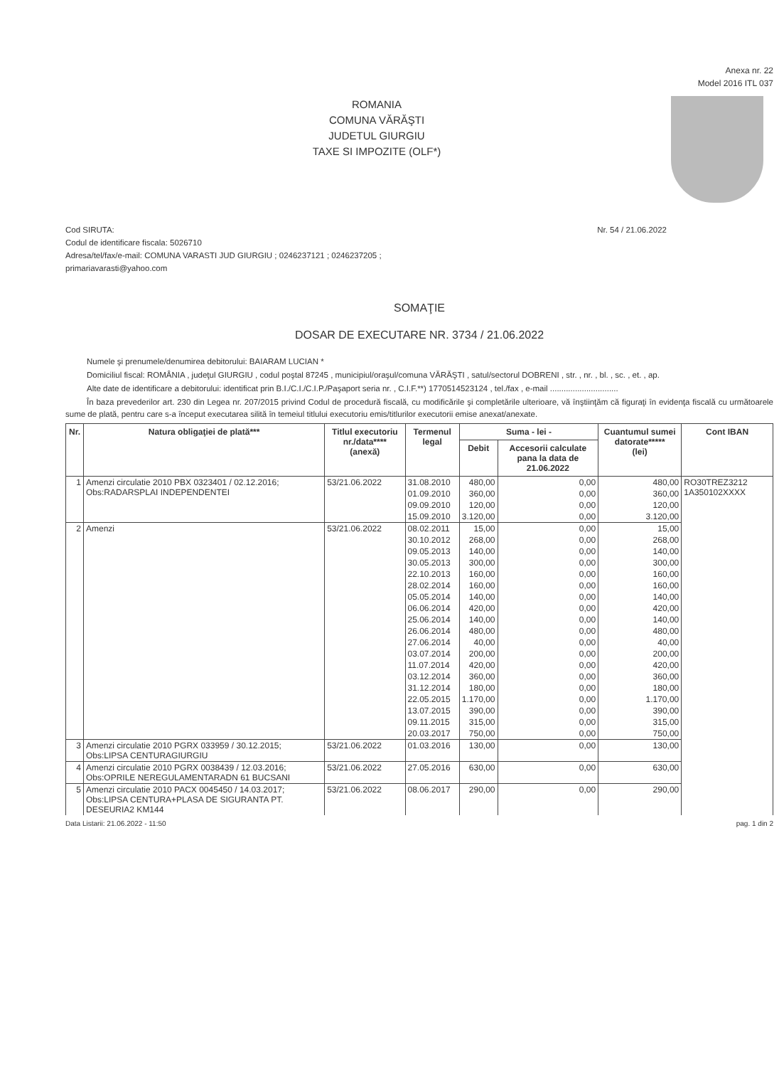Anexa nr. 22
Model 2016 ITL 037
ROMANIA
COMUNA VĂRĂŞTI
JUDETUL GIURGIU
TAXE SI IMPOZITE (OLF*)
Cod SIRUTA:
Codul de identificare fiscala: 5026710
Adresa/tel/fax/e-mail: COMUNA VARASTI JUD GIURGIU ; 0246237121 ; 0246237205 ;
primariavarasti@yahoo.com
Nr. 54 / 21.06.2022
SOMAŢIE
DOSAR DE EXECUTARE NR. 3734 / 21.06.2022
Numele şi prenumele/denumirea debitorului: BAIARAM LUCIAN *
Domiciliul fiscal: ROMÂNIA , judeţul GIURGIU , codul poştal 87245 , municipiul/oraşul/comuna VĂRĂŞTI , satul/sectorul DOBRENI , str. , nr. , bl. , sc. , et. , ap.
Alte date de identificare a debitorului: identificat prin B.I./C.I./C.I.P./Paşaport seria nr. , C.I.F.**) 1770514523124 , tel./fax , e-mail ..............................
În baza prevederilor art. 230 din Legea nr. 207/2015 privind Codul de procedură fiscală, cu modificările şi completările ulterioare, vă înştiinţăm că figuraţi în evidenţa fiscală cu următoarele sume de plată, pentru care s-a început executarea silită în temeiul titlului executoriu emis/titlurilor executorii emise anexat/anexate.
| Nr. | Natura obligaţiei de plată*** | Titlul executoriu nr./data**** (anexă) | Termenul legal | Suma - lei - | | Cuantumul sumei datorate***** (lei) | Cont IBAN |
| --- | --- | --- | --- | --- | --- | --- | --- |
| | | | | Debit | Accesorii calculate pana la data de 21.06.2022 | | |
| 1 | Amenzi circulatie 2010 PBX 0323401 / 02.12.2016; Obs:RADARSPLAI INDEPENDENTEI | 53/21.06.2022 | 31.08.2010 | 480,00 | 0,00 | 480,00 | RO30TREZ3212 1A350102XXXX |
| | | | 01.09.2010 | 360,00 | 0,00 | 360,00 | |
| | | | 09.09.2010 | 120,00 | 0,00 | 120,00 | |
| | | | 15.09.2010 | 3.120,00 | 0,00 | 3.120,00 | |
| 2 | Amenzi | 53/21.06.2022 | 08.02.2011 | 15,00 | 0,00 | 15,00 | |
| | | | 30.10.2012 | 268,00 | 0,00 | 268,00 | |
| | | | 09.05.2013 | 140,00 | 0,00 | 140,00 | |
| | | | 30.05.2013 | 300,00 | 0,00 | 300,00 | |
| | | | 22.10.2013 | 160,00 | 0,00 | 160,00 | |
| | | | 28.02.2014 | 160,00 | 0,00 | 160,00 | |
| | | | 05.05.2014 | 140,00 | 0,00 | 140,00 | |
| | | | 06.06.2014 | 420,00 | 0,00 | 420,00 | |
| | | | 25.06.2014 | 140,00 | 0,00 | 140,00 | |
| | | | 26.06.2014 | 480,00 | 0,00 | 480,00 | |
| | | | 27.06.2014 | 40,00 | 0,00 | 40,00 | |
| | | | 03.07.2014 | 200,00 | 0,00 | 200,00 | |
| | | | 11.07.2014 | 420,00 | 0,00 | 420,00 | |
| | | | 03.12.2014 | 360,00 | 0,00 | 360,00 | |
| | | | 31.12.2014 | 180,00 | 0,00 | 180,00 | |
| | | | 22.05.2015 | 1.170,00 | 0,00 | 1.170,00 | |
| | | | 13.07.2015 | 390,00 | 0,00 | 390,00 | |
| | | | 09.11.2015 | 315,00 | 0,00 | 315,00 | |
| | | | 20.03.2017 | 750,00 | 0,00 | 750,00 | |
| 3 | Amenzi circulatie 2010 PGRX 033959 / 30.12.2015; Obs:LIPSA CENTURAGIURGIU | 53/21.06.2022 | 01.03.2016 | 130,00 | 0,00 | 130,00 | |
| 4 | Amenzi circulatie 2010 PGRX 0038439 / 12.03.2016; Obs:OPRILE NEREGULAMENTARADN 61 BUCSANI | 53/21.06.2022 | 27.05.2016 | 630,00 | 0,00 | 630,00 | |
| 5 | Amenzi circulatie 2010 PACX 0045450 / 14.03.2017; Obs:LIPSA CENTURA+PLASA DE SIGURANTA PT. DESEURIA2 KM144 | 53/21.06.2022 | 08.06.2017 | 290,00 | 0,00 | 290,00 | |
Data Listarii: 21.06.2022 - 11:50 pag. 1 din 2